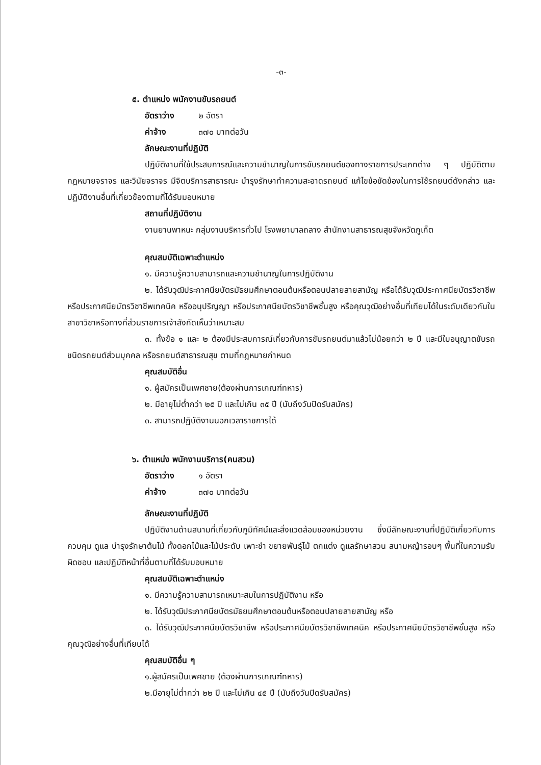-๓-
๕. ตำแหน่ง พนักงานขับรถยนต์
อัตราว่าง ๒ อัตรา
ค่าจ้าง ๓๗๐ บาทต่อวัน
ลักษณะงานที่ปฏิบัติ
ปฏิบัติงานที่ใช้ประสบการณ์และความชำนาญในการขับรถยนต์ของทางราชการประเภทต่าง ๆ ปฏิบัติตามกฎหมายจราจร และวินัยจราจร มีจิตบริการสาธารณะ บำรุงรักษาทำความสะอาดรถยนต์ แก้ไขข้อขัดข้องในการใช้รถยนต์ดังกล่าว และปฏิบัติงานอื่นที่เกี่ยวข้องตามที่ได้รับมอบหมาย
สถานที่ปฏิบัติงาน
งานยานพาหนะ กลุ่มงานบริหารทั่วไป โรงพยาบาลถลาง สำนักงานสาธารณสุขจังหวัดภูเก็ต
คุณสมบัติเฉพาะตำแหน่ง
๑. มีความรู้ความสามารถและความชำนาญในการปฏิบัติงาน
๒. ได้รับวุฒิประกาศนียบัตรมัธยมศึกษาตอนต้นหรือตอนปลายสายสามัญ หรือได้รับวุฒิประกาศนียบัตรวิชาชีพ หรือประกาศนียบัตรวิชาชีพเทคนิค หรืออนุปริญญา หรือประกาศนียบัตรวิชาชีพชั้นสูง หรือคุณวุฒิอย่างอื่นที่เทียบได้ในระดับเดียวกันในสาขาวิชาหรือทางที่ส่วนราชการเจ้าสังกัดเห็นว่าเหมาะสม
๓. ทั้งข้อ ๑ และ ๒ ต้องมีประสบการณ์เกี่ยวกับการขับรถยนต์มาแล้วไม่น้อยกว่า ๒ ปี และมีใบอนุญาตขับรถ ชนิดรถยนต์ส่วนบุคคล หรือรถยนต์สาธารณสุข ตามที่กฎหมายกำหนด
คุณสมบัติอื่น
๑. ผู้สมัครเป็นเพศชาย(ต้องผ่านการเกณฑ์ทหาร)
๒. มีอายุไม่ต่ำกว่า ๒๕ ปี และไม่เกิน ๓๕ ปี (นับถึงวันปิดรับสมัคร)
๓. สามารถปฏิบัติงานนอกเวลาราชการได้
๖. ตำแหน่ง พนักงานบริการ(คนสวน)
อัตราว่าง ๑ อัตรา
ค่าจ้าง ๓๗๐ บาทต่อวัน
ลักษณะงานที่ปฏิบัติ
ปฏิบัติงานด้านสนามที่เกี่ยวกับภูมิทัศน์และสิ่งแวดล้อมของหน่วยงาน ซึ่งมีลักษณะงานที่ปฏิบัติเกี่ยวกับการควบคุม ดูแล บำรุงรักษาต้นไม้ ทั้งดอกไม้และไม้ประดับ เพาะชำ ขยายพันธุ์ไม้ ตกแต่ง ดูแลรักษาสวน สนามหญ้ารอบๆ พื้นที่ในความรับผิดชอบ และปฏิบัติหน้าที่อื่นตามที่ได้รับมอบหมาย
คุณสมบัติเฉพาะตำแหน่ง
๑. มีความรู้ความสามารถเหมาะสมในการปฏิบัติงาน หรือ
๒. ได้รับวุฒิประกาศนียบัตรมัธยมศึกษาตอนต้นหรือตอนปลายสายสามัญ หรือ
๓. ได้รับวุฒิประกาศนียบัตรวิชาชีพ หรือประกาศนียบัตรวิชาชีพเทคนิค หรือประกาศนียบัตรวิชาชีพชั้นสูง หรือคุณวุฒิอย่างอื่นที่เทียบได้
คุณสมบัติอื่น ๆ
๑.ผู้สมัครเป็นเพศชาย (ต้องผ่านการเกณฑ์ทหาร)
๒.มีอายุไม่ต่ำกว่า ๒๒ ปี และไม่เกิน ๔๕ ปี (นับถึงวันปิดรับสมัคร)